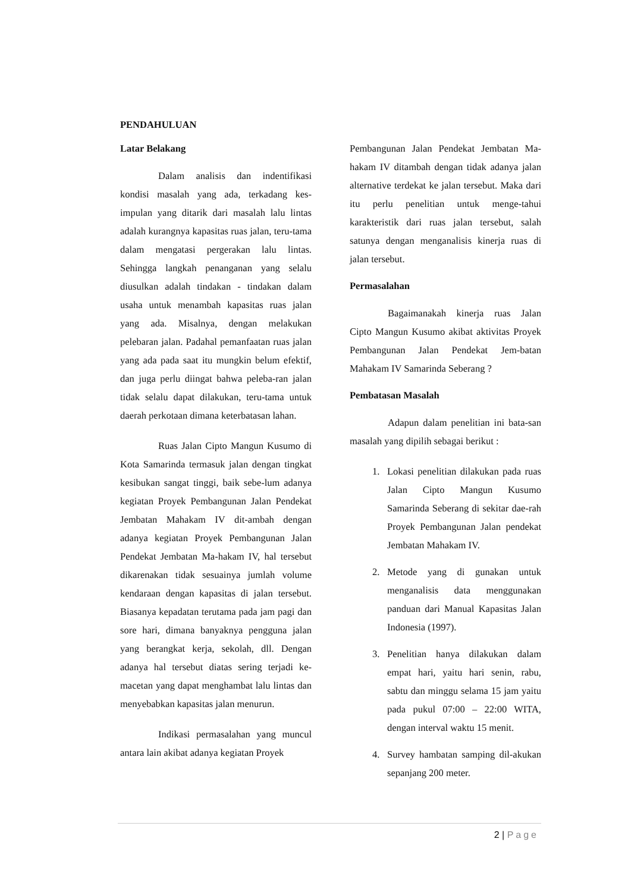PENDAHULUAN
Latar Belakang
Dalam analisis dan indentifikasi kondisi masalah yang ada, terkadang kes-impulan yang ditarik dari masalah lalu lintas adalah kurangnya kapasitas ruas jalan, teru-tama dalam mengatasi pergerakan lalu lintas. Sehingga langkah penanganan yang selalu diusulkan adalah tindakan - tindakan dalam usaha untuk menambah kapasitas ruas jalan yang ada. Misalnya, dengan melakukan pelebaran jalan. Padahal pemanfaatan ruas jalan yang ada pada saat itu mungkin belum efektif, dan juga perlu diingat bahwa peleba-ran jalan tidak selalu dapat dilakukan, teru-tama untuk daerah perkotaan dimana keterbatasan lahan.
Ruas Jalan Cipto Mangun Kusumo di Kota Samarinda termasuk jalan dengan tingkat kesibukan sangat tinggi, baik sebe-lum adanya kegiatan Proyek Pembangunan Jalan Pendekat Jembatan Mahakam IV dit-ambah dengan adanya kegiatan Proyek Pembangunan Jalan Pendekat Jembatan Ma-hakam IV, hal tersebut dikarenakan tidak sesuainya jumlah volume kendaraan dengan kapasitas di jalan tersebut. Biasanya kepadatan terutama pada jam pagi dan sore hari, dimana banyaknya pengguna jalan yang berangkat kerja, sekolah, dll. Dengan adanya hal tersebut diatas sering terjadi ke-macetan yang dapat menghambat lalu lintas dan menyebabkan kapasitas jalan menurun.
Indikasi permasalahan yang muncul antara lain akibat adanya kegiatan Proyek
Pembangunan Jalan Pendekat Jembatan Ma-hakam IV ditambah dengan tidak adanya jalan alternative terdekat ke jalan tersebut. Maka dari itu perlu penelitian untuk menge-tahui karakteristik dari ruas jalan tersebut, salah satunya dengan menganalisis kinerja ruas di jalan tersebut.
Permasalahan
Bagaimanakah kinerja ruas Jalan Cipto Mangun Kusumo akibat aktivitas Proyek Pembangunan Jalan Pendekat Jem-batan Mahakam IV Samarinda Seberang ?
Pembatasan Masalah
Adapun dalam penelitian ini bata-san masalah yang dipilih sebagai berikut :
1. Lokasi penelitian dilakukan pada ruas Jalan Cipto Mangun Kusumo Samarinda Seberang di sekitar dae-rah Proyek Pembangunan Jalan pendekat Jembatan Mahakam IV.
2. Metode yang di gunakan untuk menganalisis data menggunakan panduan dari Manual Kapasitas Jalan Indonesia (1997).
3. Penelitian hanya dilakukan dalam empat hari, yaitu hari senin, rabu, sabtu dan minggu selama 15 jam yaitu pada pukul 07:00 – 22:00 WITA, dengan interval waktu 15 menit.
4. Survey hambatan samping dil-akukan sepanjang 200 meter.
2 | Page